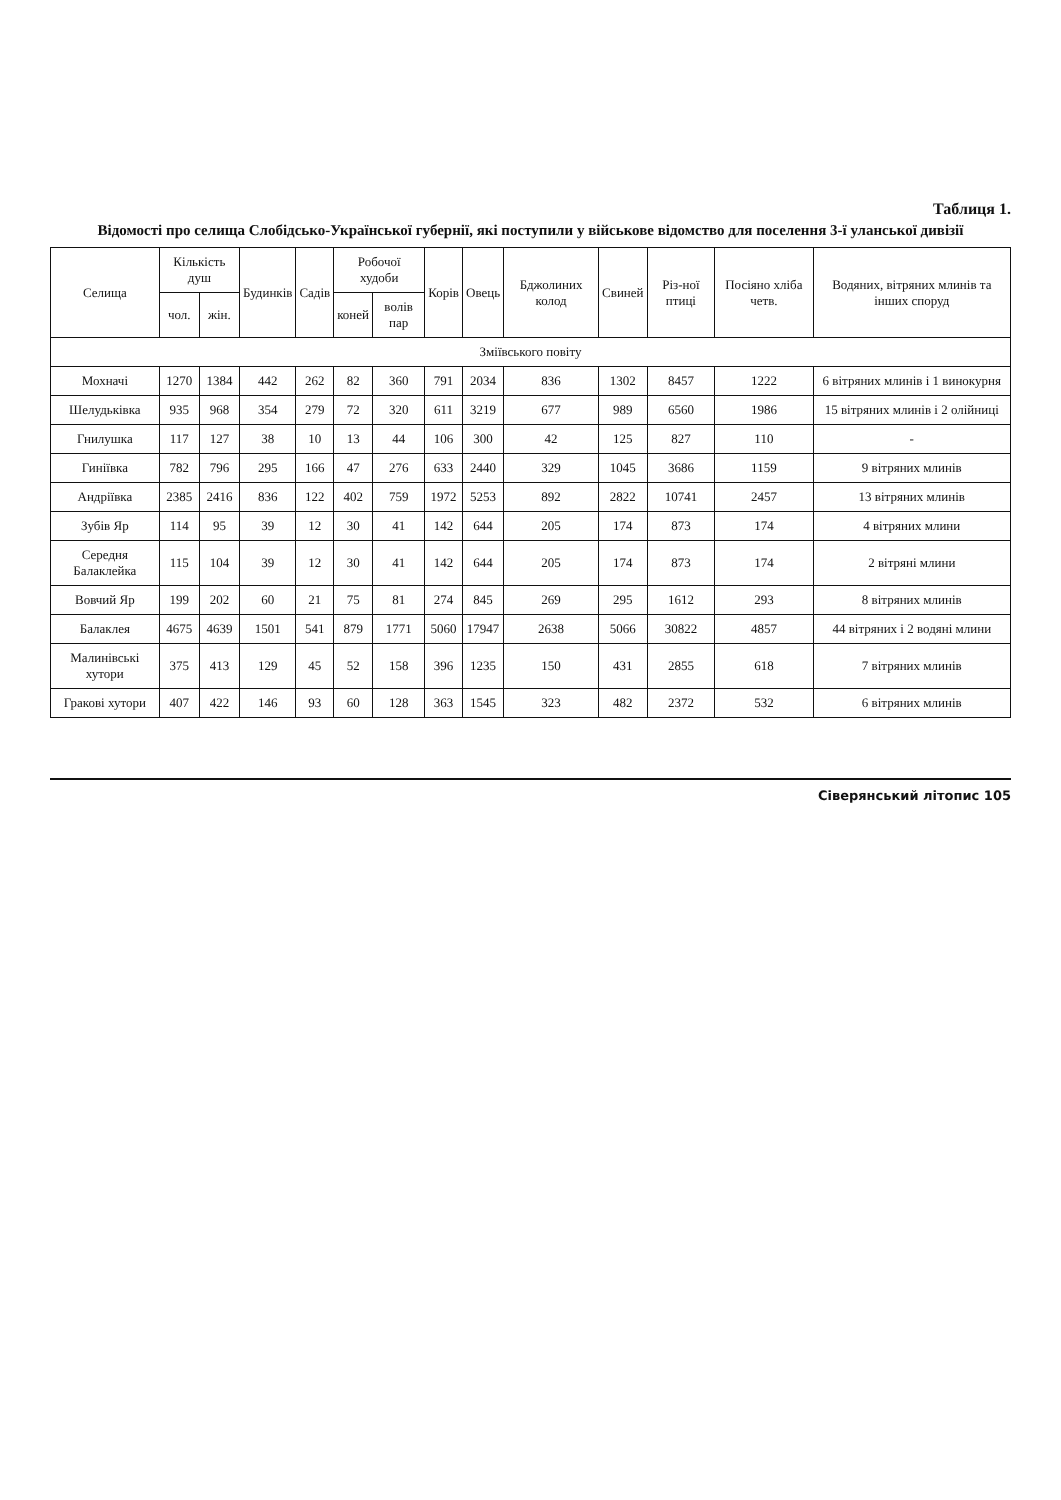Таблиця 1.
Відомості про селища Слобідсько-Української губернії, які поступили у військове відомство для поселення 3-ї уланської дивізії
| Селища | Кількість душ | | Будинків | Садів | Робочої худоби | | Корів | Овець | Бджолиних колод | Свиней | Різ-ної птиці | Посіяно хліба четв. | Водяних, вітряних млинів та інших споруд |
| --- | --- | --- | --- | --- | --- | --- | --- | --- | --- | --- | --- | --- | --- |
| | чол. | жін. | | | коней | волів пар | | | | | | | |
| Зміївського повіту | | | | | | | | | | | | | |
| Мохначі | 1270 | 1384 | 442 | 262 | 82 | 360 | 791 | 2034 | 836 | 1302 | 8457 | 1222 | 6 вітряних млинів і 1 винокурня |
| Шелудьківка | 935 | 968 | 354 | 279 | 72 | 320 | 611 | 3219 | 677 | 989 | 6560 | 1986 | 15 вітряних млинів і 2 олійниці |
| Гнилушка | 117 | 127 | 38 | 10 | 13 | 44 | 106 | 300 | 42 | 125 | 827 | 110 | - |
| Гиніївка | 782 | 796 | 295 | 166 | 47 | 276 | 633 | 2440 | 329 | 1045 | 3686 | 1159 | 9 вітряних млинів |
| Андріївка | 2385 | 2416 | 836 | 122 | 402 | 759 | 1972 | 5253 | 892 | 2822 | 10741 | 2457 | 13 вітряних млинів |
| Зубів Яр | 114 | 95 | 39 | 12 | 30 | 41 | 142 | 644 | 205 | 174 | 873 | 174 | 4 вітряних млини |
| Середня Балаклейка | 115 | 104 | 39 | 12 | 30 | 41 | 142 | 644 | 205 | 174 | 873 | 174 | 2 вітряні млини |
| Вовчий Яр | 199 | 202 | 60 | 21 | 75 | 81 | 274 | 845 | 269 | 295 | 1612 | 293 | 8 вітряних млинів |
| Балаклея | 4675 | 4639 | 1501 | 541 | 879 | 1771 | 5060 | 17947 | 2638 | 5066 | 30822 | 4857 | 44 вітряних і 2 водяні млини |
| Малинівські хутори | 375 | 413 | 129 | 45 | 52 | 158 | 396 | 1235 | 150 | 431 | 2855 | 618 | 7 вітряних млинів |
| Гракові хутори | 407 | 422 | 146 | 93 | 60 | 128 | 363 | 1545 | 323 | 482 | 2372 | 532 | 6 вітряних млинів |
Сіверянський літопис 105